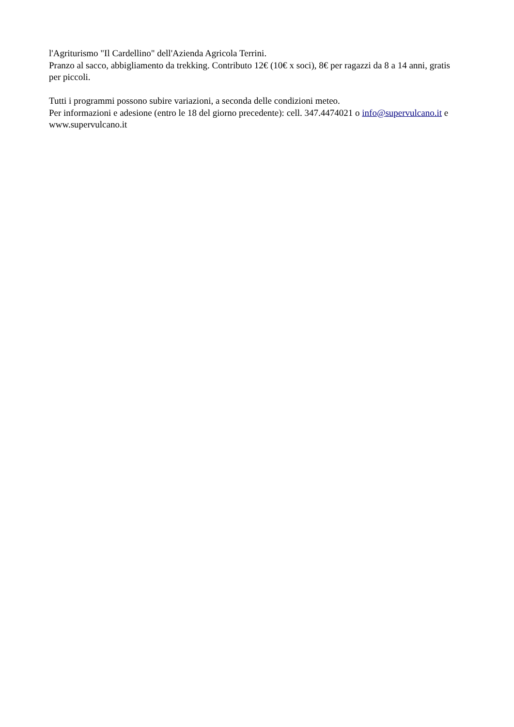l'Agriturismo "Il Cardellino" dell'Azienda Agricola Terrini.
Pranzo al sacco, abbigliamento da trekking. Contributo 12€ (10€ x soci), 8€ per ragazzi da 8 a 14 anni, gratis per piccoli.
Tutti i programmi possono subire variazioni, a seconda delle condizioni meteo.
Per informazioni e adesione (entro le 18 del giorno precedente): cell. 347.4474021 o info@supervulcano.it e www.supervulcano.it